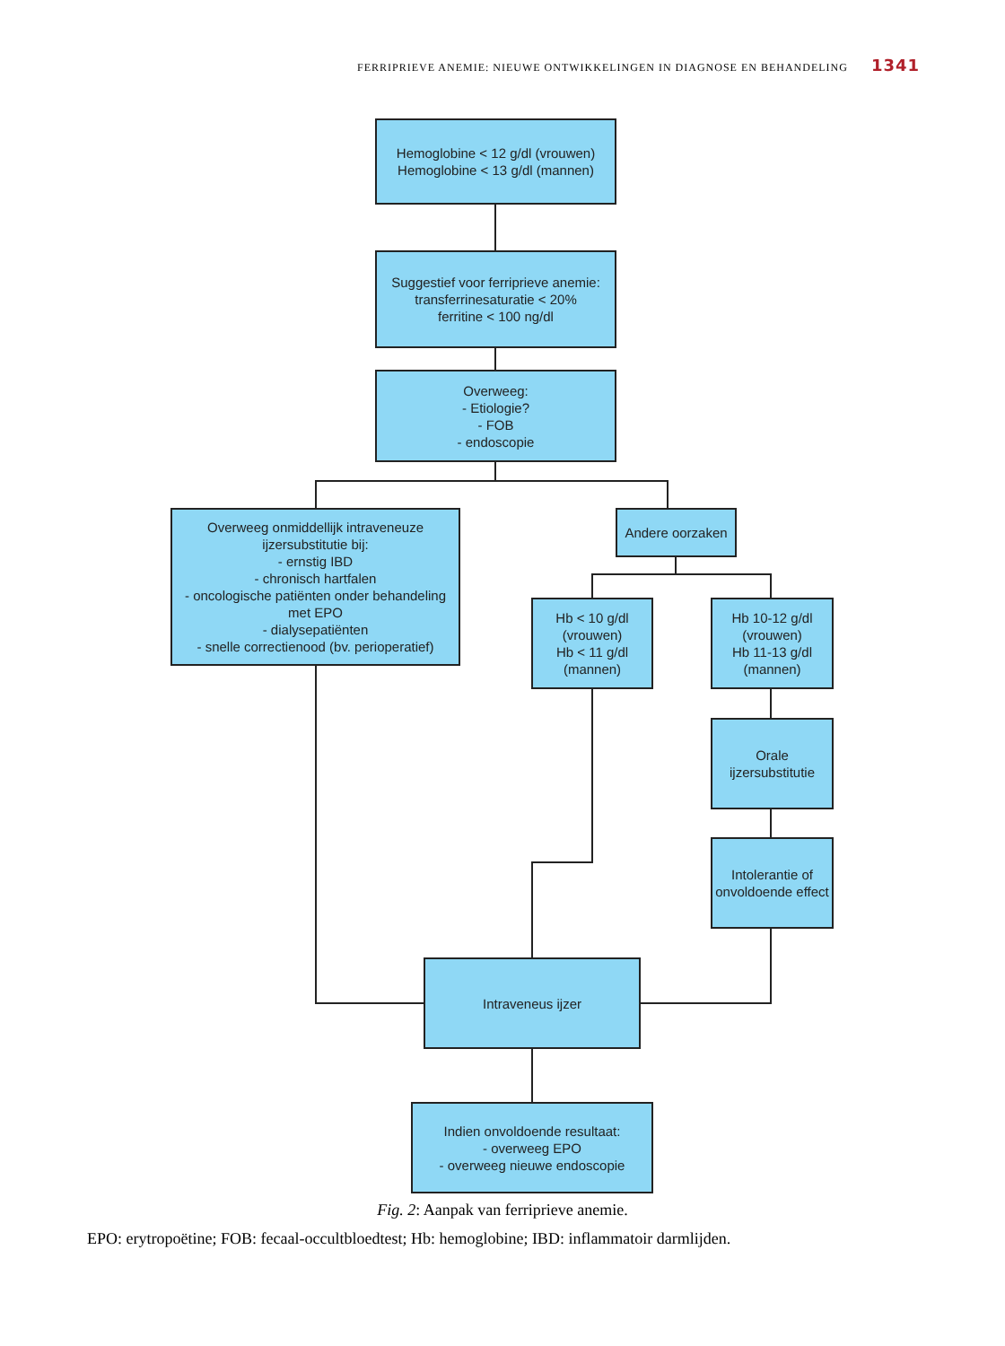FERRIPRIEVE ANEMIE: NIEUWE ONTWIKKELINGEN IN DIAGNOSE EN BEHANDELING 1341
Hemoglobine < 12 g/dl (vrouwen)
Hemoglobine < 13 g/dl (mannen)
Suggestief voor ferriprieve anemie:
transferrinesaturatie < 20%
ferritine < 100 ng/dl
Overweeg:
- Etiologie?
- FOB
- endoscopie
Overweeg onmiddellijk intraveneuze ijzersubstitutie bij:
- ernstig IBD
- chronisch hartfalen
- oncologische patiënten onder behandeling met EPO
- dialysepatiënten
- snelle correctienood (bv. perioperatief)
Andere oorzaken
Hb < 10 g/dl (vrouwen)
Hb < 11 g/dl (mannen)
Hb 10-12 g/dl (vrouwen)
Hb 11-13 g/dl (mannen)
Orale ijzersubstitutie
Intolerantie of onvoldoende effect
Intraveneus ijzer
Indien onvoldoende resultaat:
- overweeg EPO
- overweeg nieuwe endoscopie
Fig. 2: Aanpak van ferriprieve anemie.
EPO: erytropoëtine; FOB: fecaal-occultbloedtest; Hb: hemoglobine; IBD: inflammatoir darmlijden.